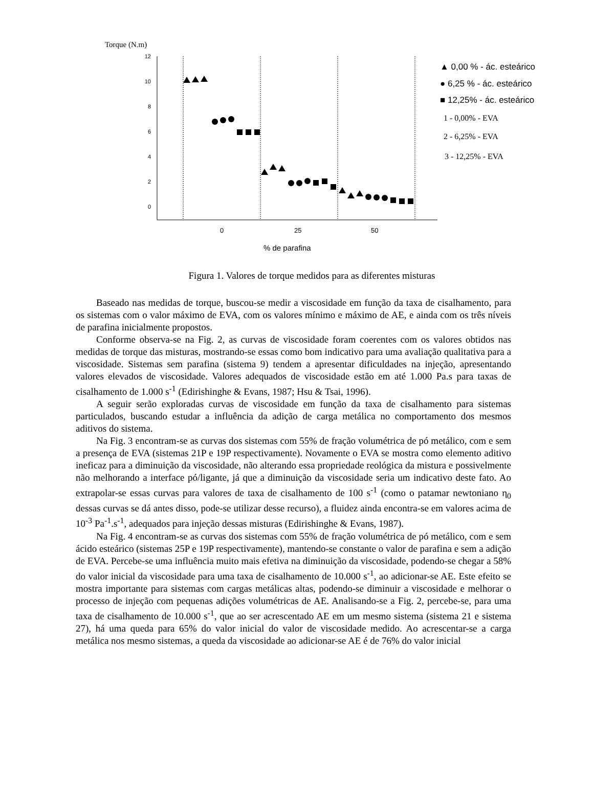Torque (N.m)
12
10
8
6
4
2
0
0
25
50
% de parafina
▲ 0,00 % - ác. esteárico
● 6,25 % - ác. esteárico
■ 12,25% - ác. esteárico
1 - 0,00% - EVA
2 - 6,25% - EVA
3 - 12,25% - EVA
Figura 1. Valores de torque medidos para as diferentes misturas
Baseado nas medidas de torque, buscou-se medir a viscosidade em função da taxa de cisalhamento, para os sistemas com o valor máximo de EVA, com os valores mínimo e máximo de AE, e ainda com os três níveis de parafina inicialmente propostos.
Conforme observa-se na Fig. 2, as curvas de viscosidade foram coerentes com os valores obtidos nas medidas de torque das misturas, mostrando-se essas como bom indicativo para uma avaliação qualitativa para a viscosidade. Sistemas sem parafina (sistema 9) tendem a apresentar dificuldades na injeção, apresentando valores elevados de viscosidade. Valores adequados de viscosidade estão em até 1.000 Pa.s para taxas de cisalhamento de 1.000 s<sup>-1</sup> (Edirishinghe & Evans, 1987; Hsu & Tsai, 1996).
A seguir serão exploradas curvas de viscosidade em função da taxa de cisalhamento para sistemas particulados, buscando estudar a influência da adição de carga metálica no comportamento dos mesmos aditivos do sistema.
Na Fig. 3 encontram-se as curvas dos sistemas com 55% de fração volumétrica de pó metálico, com e sem a presença de EVA (sistemas 21P e 19P respectivamente). Novamente o EVA se mostra como elemento aditivo ineficaz para a diminuição da viscosidade, não alterando essa propriedade reológica da mistura e possivelmente não melhorando a interface pó/ligante, já que a diminuição da viscosidade seria um indicativo deste fato. Ao extrapolar-se essas curvas para valores de taxa de cisalhamento de 100 s<sup>-1</sup> (como o patamar newtoniano η<sub>0</sub> dessas curvas se dá antes disso, pode-se utilizar desse recurso), a fluidez ainda encontra-se em valores acima de 10<sup>-3</sup> Pa<sup>-1</sup>.s<sup>-1</sup>, adequados para injeção dessas misturas (Edirishinghe & Evans, 1987).
Na Fig. 4 encontram-se as curvas dos sistemas com 55% de fração volumétrica de pó metálico, com e sem ácido esteárico (sistemas 25P e 19P respectivamente), mantendo-se constante o valor de parafina e sem a adição de EVA. Percebe-se uma influência muito mais efetiva na diminuição da viscosidade, podendo-se chegar a 58% do valor inicial da viscosidade para uma taxa de cisalhamento de 10.000 s<sup>-1</sup>, ao adicionar-se AE. Este efeito se mostra importante para sistemas com cargas metálicas altas, podendo-se diminuir a viscosidade e melhorar o processo de injeção com pequenas adições volumétricas de AE. Analisando-se a Fig. 2, percebe-se, para uma taxa de cisalhamento de 10.000 s<sup>-1</sup>, que ao ser acrescentado AE em um mesmo sistema (sistema 21 e sistema 27), há uma queda para 65% do valor inicial do valor de viscosidade medido. Ao acrescentar-se a carga metálica nos mesmo sistemas, a queda da viscosidade ao adicionar-se AE é de 76% do valor inicial